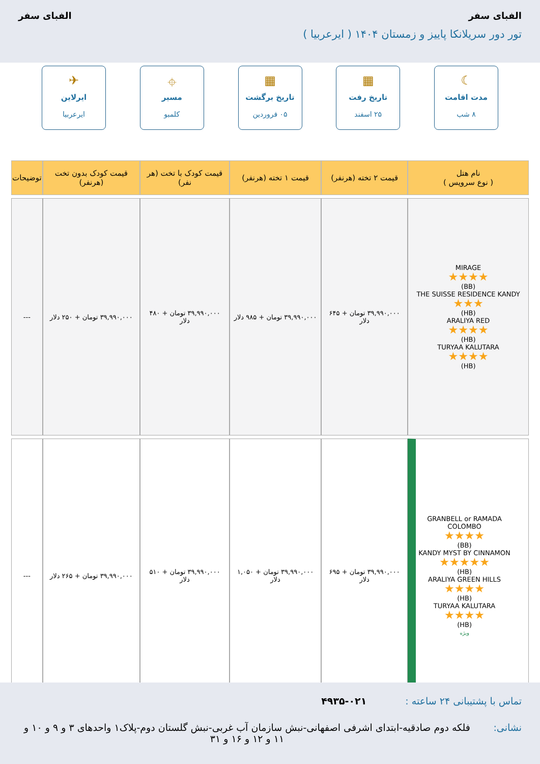الفبای سفر الفبای سفر
تور دور سریلانکا پاییز و زمستان ۱۴۰۴ ( ایرعربیا )
☾
مدت اقامت
۸ شب
▦
تاریخ رفت
۲۵ اسفند
▦
تاریخ برگشت
۰۵ فروردین
⌖
مسیر
کلمبو
✈
ایرلاین
ایرعربیا
| نام هتل ( نوع سرویس ) | قیمت ۲ تخته (هرنفر) | قیمت ۱ تخته (هرنفر) | قیمت کودک با تخت (هر نفر) | قیمت کودک بدون تخت (هرنفر) | توضیحات |
| --- | --- | --- | --- | --- | --- |
| MIRAGE ★★★★ (BB) THE SUISSE RESIDENCE KANDY ★★★ (HB) ARALIYA RED ★★★★ (HB) TURYAA KALUTARA ★★★★ (HB) | ۳۹,۹۹۰,۰۰۰ تومان + ۶۴۵ دلار | ۳۹,۹۹۰,۰۰۰ تومان + ۹۸۵ دلار | ۳۹,۹۹۰,۰۰۰ تومان + ۴۸۰ دلار | ۳۹,۹۹۰,۰۰۰ تومان + ۲۵۰ دلار | --- |
| GRANBELL or RAMADA COLOMBO ★★★★ (BB) KANDY MYST BY CINNAMON ★★★★★ (HB) ARALIYA GREEN HILLS ★★★★ (HB) TURYAA KALUTARA ★★★★ (HB) ویژه | ۳۹,۹۹۰,۰۰۰ تومان + ۶۹۵ دلار | ۳۹,۹۹۰,۰۰۰ تومان + ۱,۰۵۰ دلار | ۳۹,۹۹۰,۰۰۰ تومان + ۵۱۰ دلار | ۳۹,۹۹۰,۰۰۰ تومان + ۲۶۵ دلار | --- |
تماس با پشتیبانی ۲۴ ساعته : ۰۲۱-۴۹۳۵
نشانی: فلکه دوم صادقیه-ابتدای اشرفی اصفهانی-نبش سازمان آب غربی-نبش گلستان دوم-پلاک۱ واحدهای ۳ و ۹ و ۱۰ و ۱۱ و ۱۲ و ۱۶ و ۳۱